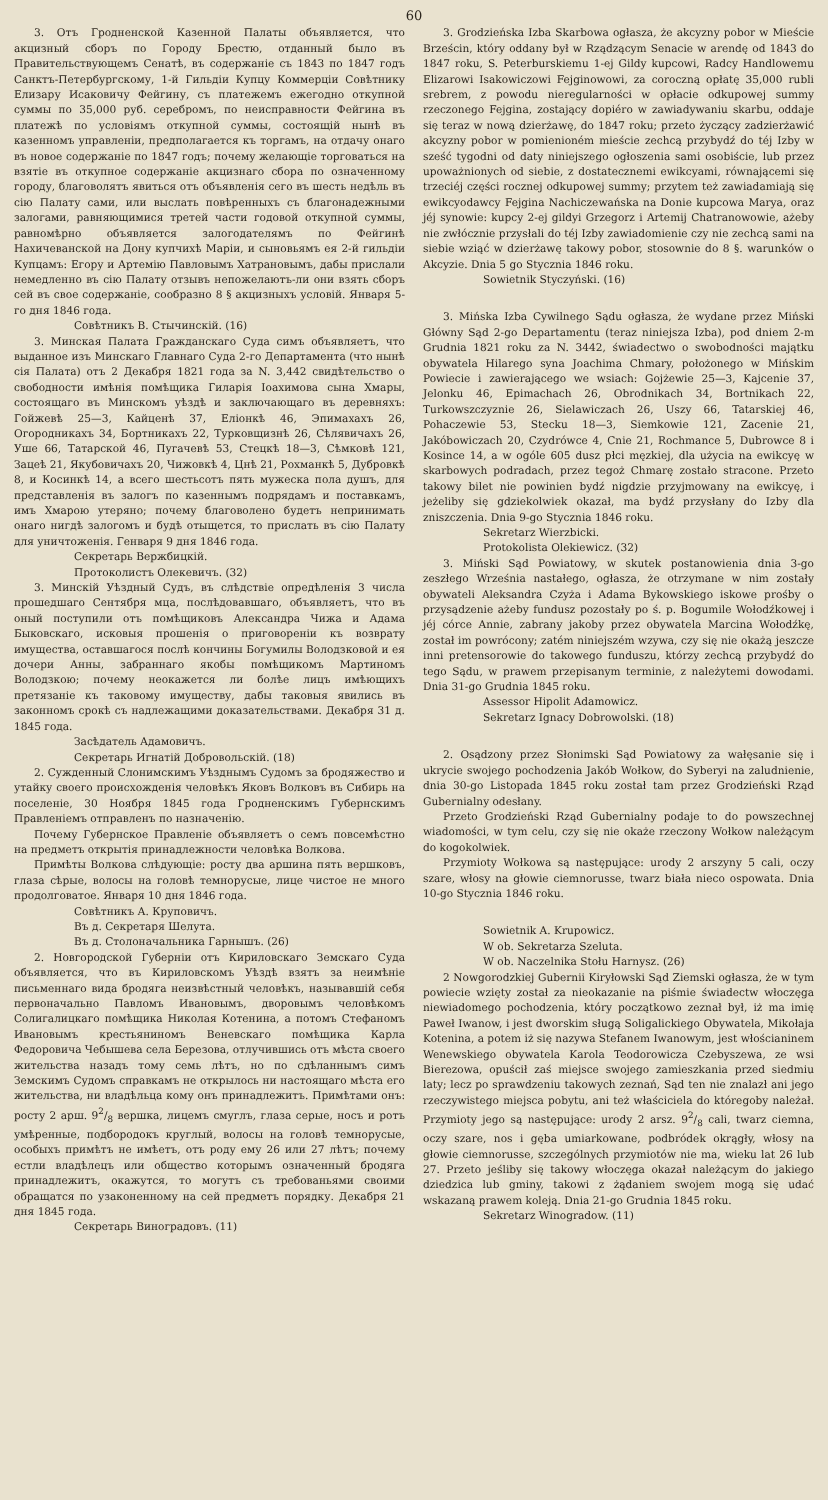60
3. Отъ Гродненской Казенной Палаты объявляется, что акцизный сборъ по Городу Брестю, отданный было въ Правительствующемъ Сенатѣ, въ содержаніе съ 1843 по 1847 годъ Санктъ-Петербургскому, 1-й Гильдіи Купцу Коммерціи Совѣтнику Елизару Исаковичу Фейгину, съ платежемъ ежегодно откупной суммы по 35,000 руб. серебромъ, по неисправности Фейгина въ платежѣ по условіямъ откупной суммы, состоящій нынѣ въ казенномъ управленіи, предполагается къ торгамъ, на отдачу онаго въ новое содержаніе по 1847 годъ; почему желающіе торговаться на взятіе въ откупное содержаніе акцизнаго сбора по означенному городу, благоволятъ явиться отъ объявленія сего въ шесть недѣль въ сію Палату сами, или выслать повѣренныхъ съ благонадежными залогами, равняющимися третей части годовой откупной суммы, равномѣрно объявляется залогодателямъ по Фейгинѣ Нахичеванской на Дону купчихѣ Маріи, и сыновьямъ ея 2-й гильдіи Купцамъ: Егору и Артемію Павловымъ Хатрановымъ, дабы прислали немедленно въ сію Палату отзывъ непожелаютъ-ли они взять сборъ сей въ свое содержаніе, сообразно 8 § акцизныхъ условій. Января 5-го дня 1846 года.
Совѣтникъ В. Стычинскій. (16)
3. Минская Палата Гражданскаго Суда симъ объявляетъ, что выданное изъ Минскаго Главнаго Суда 2-го Департамента (что нынѣ сія Палата) отъ 2 Декабря 1821 года за N. 3,442 свидѣтельство о свободности имѣнія помѣщика Гиларія Іоахимова сына Хмары, состоящаго въ Минскомъ уѣздѣ и заключающаго въ деревняхъ: Гойжевѣ 25—3, Кайценѣ 37, Еліонкѣ 46, Эпимахахъ 26, Огородникахъ 34, Бортникахъ 22, Турковщизнѣ 26, Сѣлявичахъ 26, Уше 66, Татарской 46, Пугачевѣ 53, Стецкѣ 18—3, Сѣмковѣ 121, Зацеѣ 21, Якубовичахъ 20, Чижовкѣ 4, Цнѣ 21, Рохманкѣ 5, Дубровкѣ 8, и Косинкѣ 14, а всего шестьсотъ пять мужеска пола душъ, для представленія въ залогъ по казеннымъ подрядамъ и поставкамъ, имъ Хмарою утеряно; почему благоволено будетъ непринимать онаго нигдѣ залогомъ и будѣ отыщется, то прислать въ сію Палату для уничтоженія. Генваря 9 дня 1846 года.
Секретарь Вержбицкій.
Протоколистъ Олекевичъ. (32)
3. Минскій Уѣздный Судъ, въ слѣдствіе опредѣленія 3 числа прошедшаго Сентября мца, послѣдовавшаго, объявляетъ, что въ оный поступили отъ помѣщиковъ Александра Чижа и Адама Быковскаго, исковыя прошенія о приговореніи къ возврату имущества, оставшагося послѣ кончины Богумилы Володзковой и ея дочери Анны, забраннаго якобы помѣщикомъ Мартиномъ Володзкою; почему неокажется ли болѣе лицъ имѣющихъ претязаніе къ таковому имуществу, дабы таковыя явились въ законномъ срокѣ съ надлежащими доказательствами. Декабря 31 д. 1845 года.
Засѣдатель Адамовичъ.
Секретарь Игнатій Добровольскій. (18)
2. Сужденный Слонимскимъ Уѣзднымъ Судомъ за бродяжество и утайку своего происхожденія человѣкъ Яковъ Волковъ въ Сибирь на поселеніе, 30 Ноября 1845 года Гродненскимъ Губернскимъ Правленіемъ отправленъ по назначенію.
Почему Губернское Правленіе объявляетъ о семъ повсемѣстно на предметъ открытія принадлежности человѣка Волкова.
Примѣты Волкова слѣдующіе: росту два аршина пять вершковъ, глаза сѣрые, волосы на головѣ темнорусые, лице чистое не много продолговатое. Января 10 дня 1846 года.
Совѣтникъ А. Круповичъ.
Въ д. Секретаря Шелута.
Въ д. Столоначальника Гарнышъ. (26)
2. Новгородской Губерніи отъ Кириловскаго Земскаго Суда объявляется, что въ Кириловскомъ Уѣздѣ взятъ за неимѣніе письменнаго вида бродяга неизвѣстный человѣкъ, называвшій себя первоначально Павломъ Ивановымъ, дворовымъ человѣкомъ Солигалицкаго помѣщика Николая Котенина, а потомъ Стефаномъ Ивановымъ крестьяниномъ Веневскаго помѣщика Карла Федоровича Чебышева села Березова, отлучившись отъ мѣста своего жительства назадъ тому семь лѣтъ, но по сдѣланнымъ симъ Земскимъ Судомъ справкамъ не открылось ни настоящаго мѣста его жительства, ни владѣльца кому онъ принадлежитъ. Примѣтами онъ: росту 2 арш. 92/8 вершка, лицемъ смуглъ, глаза серые, носъ и ротъ умѣренные, подбородокъ круглый, волосы на головѣ темнорусые, особыхъ примѣтъ не имѣетъ, отъ роду ему 26 или 27 лѣтъ; почему естли владѣлецъ или общество которымъ означенный бродяга принадлежитъ, окажутся, то могутъ съ требованьями своими обращатся по узаконенному на сей предметъ порядку. Декабря 21 дня 1845 года.
Секретарь Виноградовъ. (11)
3. Grodzieńska Izba Skarbowa ogłasza, że akcyzny pobor w Mieście Brześcin, który oddany był w Rządzącym Senacie w arendę od 1843 do 1847 roku, S. Peterburskiemu 1-ej Gildy kupcowi, Radcy Handlowemu Elizarowi Isakowiczowi Fejginowowi, za coroczną opłatę 35,000 rubli srebrem, z powodu nieregularności w opłacie odkupowej summy rzeczonego Fejgina, zostający dopiéro w zawiadywaniu skarbu, oddaje się teraz w nową dzierżawę, do 1847 roku; przeto życzący zadzierżawić akcyzny pobor w pomienioném mieście zechcą przybydź do téj Izby w sześć tygodni od daty niniejszego ogłoszenia sami osobiście, lub przez upoważnionych od siebie, z dostatecznemi ewikcyami, równającemi się trzeciéj części rocznej odkupowej summy; przytem też zawiadamiają się ewikcyodawcy Fejgina Nachiczewańska na Donie kupcowa Marya, oraz jéj synowie: kupcy 2-ej gildyi Grzegorz i Artemij Chatranowowie, ażeby nie zwłócznie przysłali do téj Izby zawiadomienie czy nie zechcą sami na siebie wziąć w dzierżawę takowy pobor, stosownie do 8 §. warunków o Akcyzie. Dnia 5 go Stycznia 1846 roku.
Sowietnik Styczyński. (16)
3. Mińska Izba Cywilnego Sądu ogłasza, że wydane przez Miński Główny Sąd 2-go Departamentu (teraz niniejsza Izba), pod dniem 2-m Grudnia 1821 roku za N. 3442, świadectwo o swobodności majątku obywatela Hilarego syna Joachima Chmary, położonego w Mińskim Powiecie i zawierającego we wsiach: Gojżewie 25—3, Kajcenie 37, Jelonku 46, Epimachach 26, Obrodnikach 34, Bortnikach 22, Turkowszczyznie 26, Sielawiczach 26, Uszy 66, Tatarskiej 46, Pohaczewie 53, Stecku 18—3, Siemkowie 121, Zacenie 21, Jakóbowiczach 20, Czydrówce 4, Cnie 21, Rochmance 5, Dubrowce 8 i Kosince 14, a w ogóle 605 dusz płci męzkiej, dla użycia na ewikcyę w skarbowych podradach, przez tegoż Chmarę zostało stracone. Przeto takowy bilet nie powinien bydź nigdzie przyjmowany na ewikcyę, i jeżeliby się gdziekolwiek okazał, ma bydź przysłany do Izby dla zniszczenia. Dnia 9-go Stycznia 1846 roku.
Sekretarz Wierzbicki.
Protokolista Olekiewicz. (32)
3. Miński Sąd Powiatowy, w skutek postanowienia dnia 3-go zeszłego Września nastałego, ogłasza, że otrzymane w nim zostały obywateli Aleksandra Czyża i Adama Bykowskiego iskowe prośby o przysądzenie ażeby fundusz pozostały po ś. p. Bogumile Wołodźkowej i jéj córce Annie, zabrany jakoby przez obywatela Marcina Wołodźkę, został im powrócony; zatém niniejszém wzywa, czy się nie okażą jeszcze inni pretensorowie do takowego funduszu, którzy zechcą przybydź do tego Sądu, w prawem przepisanym terminie, z należytemi dowodami. Dnia 31-go Grudnia 1845 roku.
Assessor Hipolit Adamowicz.
Sekretarz Ignacy Dobrowolski. (18)
2. Osądzony przez Słonimski Sąd Powiatowy za wałęsanie się i ukrycie swojego pochodzenia Jakób Wołkow, do Syberyi na zaludnienie, dnia 30-go Listopada 1845 roku został tam przez Grodzieński Rząd Gubernialny odesłany.
Przeto Grodzieński Rząd Gubernialny podaje to do powszechnej wiadomości, w tym celu, czy się nie okaże rzeczony Wołkow należącym do kogokolwiek.
Przymioty Wołkowa są następujące: urody 2 arszyny 5 cali, oczy szare, włosy na głowie ciemnorusse, twarz biała nieco ospowata. Dnia 10-go Stycznia 1846 roku.
Sowietnik A. Krupowicz.
W ob. Sekretarza Szeluta.
W ob. Naczelnika Stołu Harnysz. (26)
2 Nowgorodzkiej Gubernii Kiryłowski Sąd Ziemski ogłasza, że w tym powiecie wzięty został za nieokazanie na piśmie świadectw włoczęga niewiadomego pochodzenia, który początkowo zeznał był, iż ma imię Paweł Iwanow, i jest dworskim sługą Soligalickiego Obywatela, Mikołaja Kotenina, a potem iż się nazywa Stefanem Iwanowym, jest włościaninem Wenewskiego obywatela Karola Teodorowicza Czebyszewa, ze wsi Bierezowa, opuścił zaś miejsce swojego zamieszkania przed siedmiu laty; lecz po sprawdzeniu takowych zeznań, Sąd ten nie znalazł ani jego rzeczywistego miejsca pobytu, ani też właściciela do któregoby należał. Przymioty jego są następujące: urody 2 arsz. 92/8 cali, twarz ciemna, oczy szare, nos i gęba umiarkowane, podbródek okrągły, włosy na głowie ciemnorusse, szczególnych przymiotów nie ma, wieku lat 26 lub 27. Przeto jeśliby się takowy włoczęga okazał należącym do jakiego dziedzica lub gminy, takowi z żądaniem swojem mogą się udać wskazaną prawem koleją. Dnia 21-go Grudnia 1845 roku.
Sekretarz Winogradow. (11)